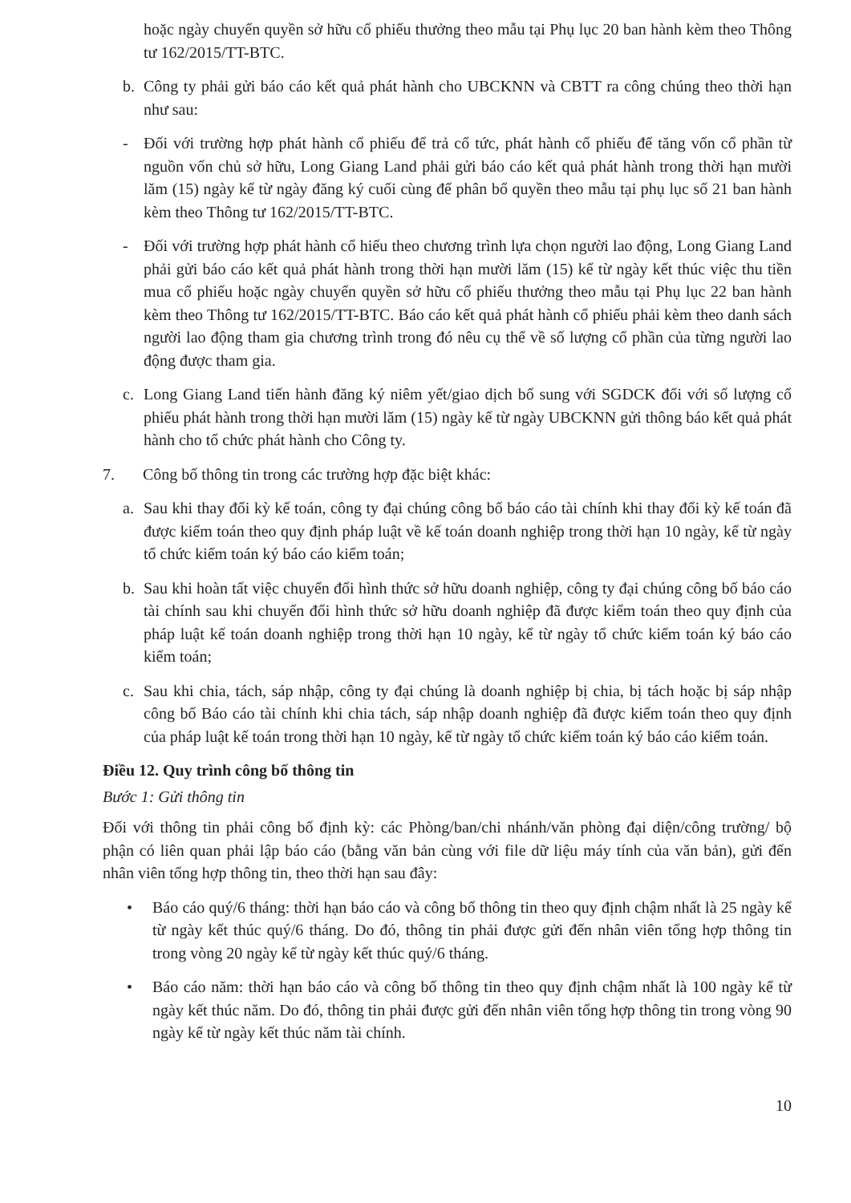hoặc ngày chuyển quyền sở hữu cổ phiếu thưởng theo mẫu tại Phụ lục 20 ban hành kèm theo Thông tư 162/2015/TT-BTC.
b. Công ty phải gửi báo cáo kết quả phát hành cho UBCKNN và CBTT ra công chúng theo thời hạn như sau:
- Đối với trường hợp phát hành cổ phiếu để trả cổ tức, phát hành cổ phiếu để tăng vốn cổ phần từ nguồn vốn chủ sở hữu, Long Giang Land phải gửi báo cáo kết quả phát hành trong thời hạn mười lăm (15) ngày kể từ ngày đăng ký cuối cùng để phân bổ quyền theo mẫu tại phụ lục số 21 ban hành kèm theo Thông tư 162/2015/TT-BTC.
- Đối với trường hợp phát hành cổ hiếu theo chương trình lựa chọn người lao động, Long Giang Land phải gửi báo cáo kết quả phát hành trong thời hạn mười lăm (15) kể từ ngày kết thúc việc thu tiền mua cổ phiếu hoặc ngày chuyển quyền sở hữu cổ phiếu thưởng theo mẫu tại Phụ lục 22 ban hành kèm theo Thông tư 162/2015/TT-BTC. Báo cáo kết quả phát hành cổ phiếu phải kèm theo danh sách người lao động tham gia chương trình trong đó nêu cụ thể về số lượng cổ phần của từng người lao động được tham gia.
c. Long Giang Land tiến hành đăng ký niêm yết/giao dịch bổ sung với SGDCK đối với số lượng cổ phiếu phát hành trong thời hạn mười lăm (15) ngày kể từ ngày UBCKNN gửi thông báo kết quả phát hành cho tổ chức phát hành cho Công ty.
7. Công bố thông tin trong các trường hợp đặc biệt khác:
a. Sau khi thay đổi kỳ kế toán, công ty đại chúng công bố báo cáo tài chính khi thay đổi kỳ kế toán đã được kiểm toán theo quy định pháp luật về kế toán doanh nghiệp trong thời hạn 10 ngày, kể từ ngày tổ chức kiểm toán ký báo cáo kiểm toán;
b. Sau khi hoàn tất việc chuyển đổi hình thức sở hữu doanh nghiệp, công ty đại chúng công bố báo cáo tài chính sau khi chuyển đổi hình thức sở hữu doanh nghiệp đã được kiểm toán theo quy định của pháp luật kế toán doanh nghiệp trong thời hạn 10 ngày, kể từ ngày tổ chức kiểm toán ký báo cáo kiểm toán;
c. Sau khi chia, tách, sáp nhập, công ty đại chúng là doanh nghiệp bị chia, bị tách hoặc bị sáp nhập công bố Báo cáo tài chính khi chia tách, sáp nhập doanh nghiệp đã được kiểm toán theo quy định của pháp luật kế toán trong thời hạn 10 ngày, kể từ ngày tổ chức kiểm toán ký báo cáo kiểm toán.
Điều 12. Quy trình công bố thông tin
Bước 1: Gửi thông tin
Đối với thông tin phải công bố định kỳ: các Phòng/ban/chi nhánh/văn phòng đại diện/công trường/ bộ phận có liên quan phải lập báo cáo (bằng văn bản cùng với file dữ liệu máy tính của văn bản), gửi đến nhân viên tổng hợp thông tin, theo thời hạn sau đây:
• Báo cáo quý/6 tháng: thời hạn báo cáo và công bố thông tin theo quy định chậm nhất là 25 ngày kể từ ngày kết thúc quý/6 tháng. Do đó, thông tin phải được gửi đến nhân viên tổng hợp thông tin trong vòng 20 ngày kể từ ngày kết thúc quý/6 tháng.
• Báo cáo năm: thời hạn báo cáo và công bố thông tin theo quy định chậm nhất là 100 ngày kể từ ngày kết thúc năm. Do đó, thông tin phải được gửi đến nhân viên tổng hợp thông tin trong vòng 90 ngày kể từ ngày kết thúc năm tài chính.
10